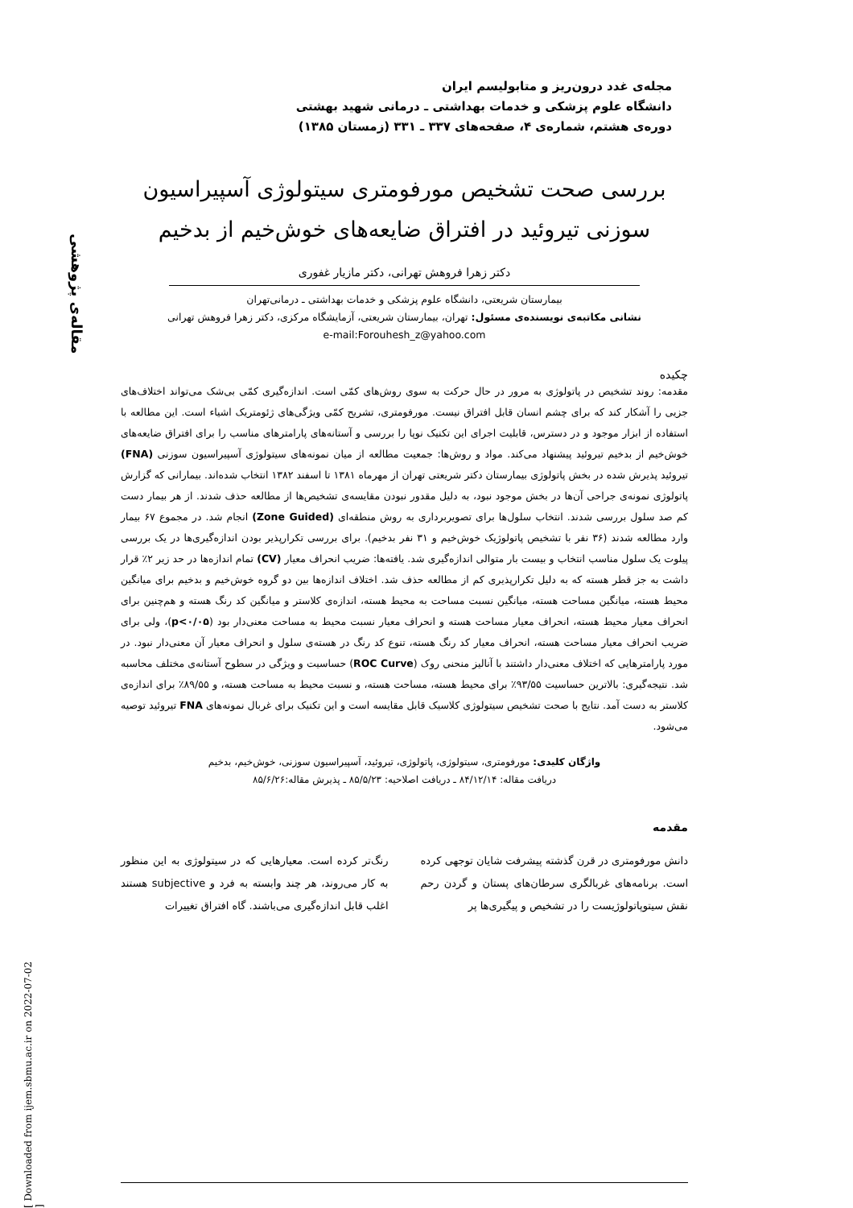مقاله‌ی پژوهشی
[ Downloaded from ijem.sbmu.ac.ir on 2022-07-02 ]
مجله‌ی غدد درون‌ریز و متابولیسم ایران
دانشگاه علوم پزشکی و خدمات بهداشتی ـ درمانی شهید بهشتی
دوره‌ی هشتم، شماره‌ی ۴، صفحه‌های ۳۳۷ ـ ۳۳۱ (زمستان ۱۳۸۵)
بررسی صحت تشخیص مورفومتری سیتولوژی آسپیراسیون
سوزنی تیروئید در افتراق ضایعه‌های خوش‌خیم از بدخیم
دکتر زهرا فروهش تهرانی، دکتر مازیار غفوری
بیمارستان شریعتی، دانشگاه علوم پزشکی و خدمات بهداشتی ـ درمانی‌تهران
نشانی مکاتبه‌ی نویسنده‌ی مسئول: تهران، بیمارستان شریعتی، آزمایشگاه مرکزی، دکتر زهرا فروهش تهرانی
e-mail:Forouhesh_z@yahoo.com
چکیده
مقدمه: روند تشخیص در پاتولوژی به مرور در حال حرکت به سوی روش‌های کمّی است. اندازه‌گیری کمّی بی‌شک می‌تواند اختلاف‌های جزیی را آشکار کند که برای چشم انسان قابل افتراق نیست. مورفومتری، تشریح کمّی ویژگی‌های ژئومتریک اشیاء است. این مطالعه با استفاده از ابزار موجود و در دسترس، قابلیت اجرای این تکنیک نوپا را بررسی و آستانه‌های پارامترهای مناسب را برای افتراق ضایعه‌های خوش‌خیم از بدخیم تیروئید پیشنهاد می‌کند. مواد و روش‌ها: جمعیت مطالعه از میان نمونه‌های سیتولوژی آسپیراسیون سوزنی (FNA) تیروئید پذیرش شده در بخش پاتولوژی بیمارستان دکتر شریعتی تهران از مهرماه ۱۳۸۱ تا اسفند ۱۳۸۲ انتخاب شده‌اند. بیمارانی که گزارش پاتولوژی نمونه‌ی جراحی آن‌ها در بخش موجود نبود، به دلیل مقدور نبودن مقایسه‌ی تشخیص‌ها از مطالعه حذف شدند. از هر بیمار دست کم صد سلول بررسی شدند. انتخاب سلول‌ها برای تصویربرداری به روش منطقه‌ای (Zone Guided) انجام شد. در مجموع ۶۷ بیمار وارد مطالعه شدند (۳۶ نفر با تشخیص پاتولوژیک خوش‌خیم و ۳۱ نفر بدخیم). برای بررسی تکرارپذیر بودن اندازه‌گیری‌ها در یک بررسی پیلوت یک سلول مناسب انتخاب و بیست بار متوالی اندازه‌گیری شد. یافته‌ها: ضریب انحراف معیار (CV) تمام اندازه‌ها در حد زیر ۲٪ قرار داشت به جز قطر هسته که به دلیل تکرارپذیری کم از مطالعه حذف شد. اختلاف اندازه‌ها بین دو گروه خوش‌خیم و بدخیم برای میانگین محیط هسته، میانگین مساحت هسته، میانگین نسبت مساحت به محیط هسته، اندازه‌ی کلاستر و میانگین کد رنگ هسته و هم‌چنین برای انحراف معیار محیط هسته، انحراف معیار مساحت هسته و انحراف معیار نسبت محیط به مساحت معنی‌دار بود (p<۰/۰۵)، ولی برای ضریب انحراف معیار مساحت هسته، انحراف معیار کد رنگ هسته، تنوع کد رنگ در هسته‌ی سلول و انحراف معیار آن معنی‌دار نبود. در مورد پارامترهایی که اختلاف معنی‌دار داشتند با آنالیز منحنی روک (ROC Curve) حساسیت و ویژگی در سطوح آستانه‌ی مختلف محاسبه شد. نتیجه‌گیری: بالاترین حساسیت ۹۳/۵۵٪ برای محیط هسته، مساحت هسته، و نسبت محیط به مساحت هسته، و ۸۹/۵۵٪ برای اندازه‌ی کلاستر به دست آمد. نتایج با صحت تشخیص سیتولوژی کلاسیک قابل مقایسه است و این تکنیک برای غربال نمونه‌های FNA تیروئید توصیه می‌شود.
واژگان کلیدی: مورفومتری، سیتولوژی، پاتولوژی، تیروئید، آسپیراسیون سوزنی، خوش‌خیم، بدخیم
دریافت مقاله: ۸۴/۱۲/۱۴ ـ دریافت اصلاحیه: ۸۵/۵/۲۳ ـ پذیرش مقاله:۸۵/۶/۲۶
مقدمه
دانش مورفومتری در قرن گذشته پیشرفت شایان توجهی کرده است. برنامه‌های غربالگری سرطان‌های پستان و گردن رحم نقش سیتوپاتولوژیست را در تشخیص و پیگیری‌ها پر
رنگ‌تر کرده است. معیارهایی که در سیتولوژی به این منظور به کار می‌روند، هر چند وابسته به فرد و subjective هستند اغلب قابل اندازه‌گیری می‌باشند. گاه افتراق تغییرات